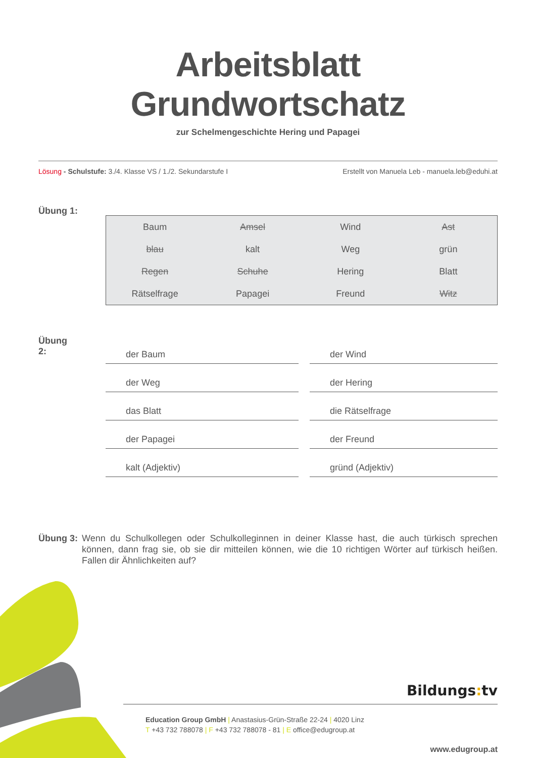Arbeitsblatt Grundwortschatz
zur Schelmengeschichte Hering und Papagei
Lösung - Schulstufe: 3./4. Klasse VS / 1./2. Sekundarstufe I Erstellt von Manuela Leb - manuela.leb@eduhi.at
Übung 1:
| Baum | Amsel | Wind | Ast |
| blau | kalt | Weg | grün |
| Regen | Schuhe | Hering | Blatt |
| Rätselfrage | Papagei | Freund | Witz |
Übung 2:
der Baum
der Weg
das Blatt
der Papagei
kalt (Adjektiv)
der Wind
der Hering
die Rätselfrage
der Freund
gründ (Adjektiv)
Übung 3: Wenn du Schulkollegen oder Schulkolleginnen in deiner Klasse hast, die auch türkisch sprechen können, dann frag sie, ob sie dir mitteilen können, wie die 10 richtigen Wörter auf türkisch heißen. Fallen dir Ähnlichkeiten auf?
Bildungs: tv
Education Group GmbH | Anastasius-Grün-Straße 22-24 | 4020 Linz
T +43 732 788078 | F +43 732 788078 - 81 | E office@edugroup.at
www.edugroup.at